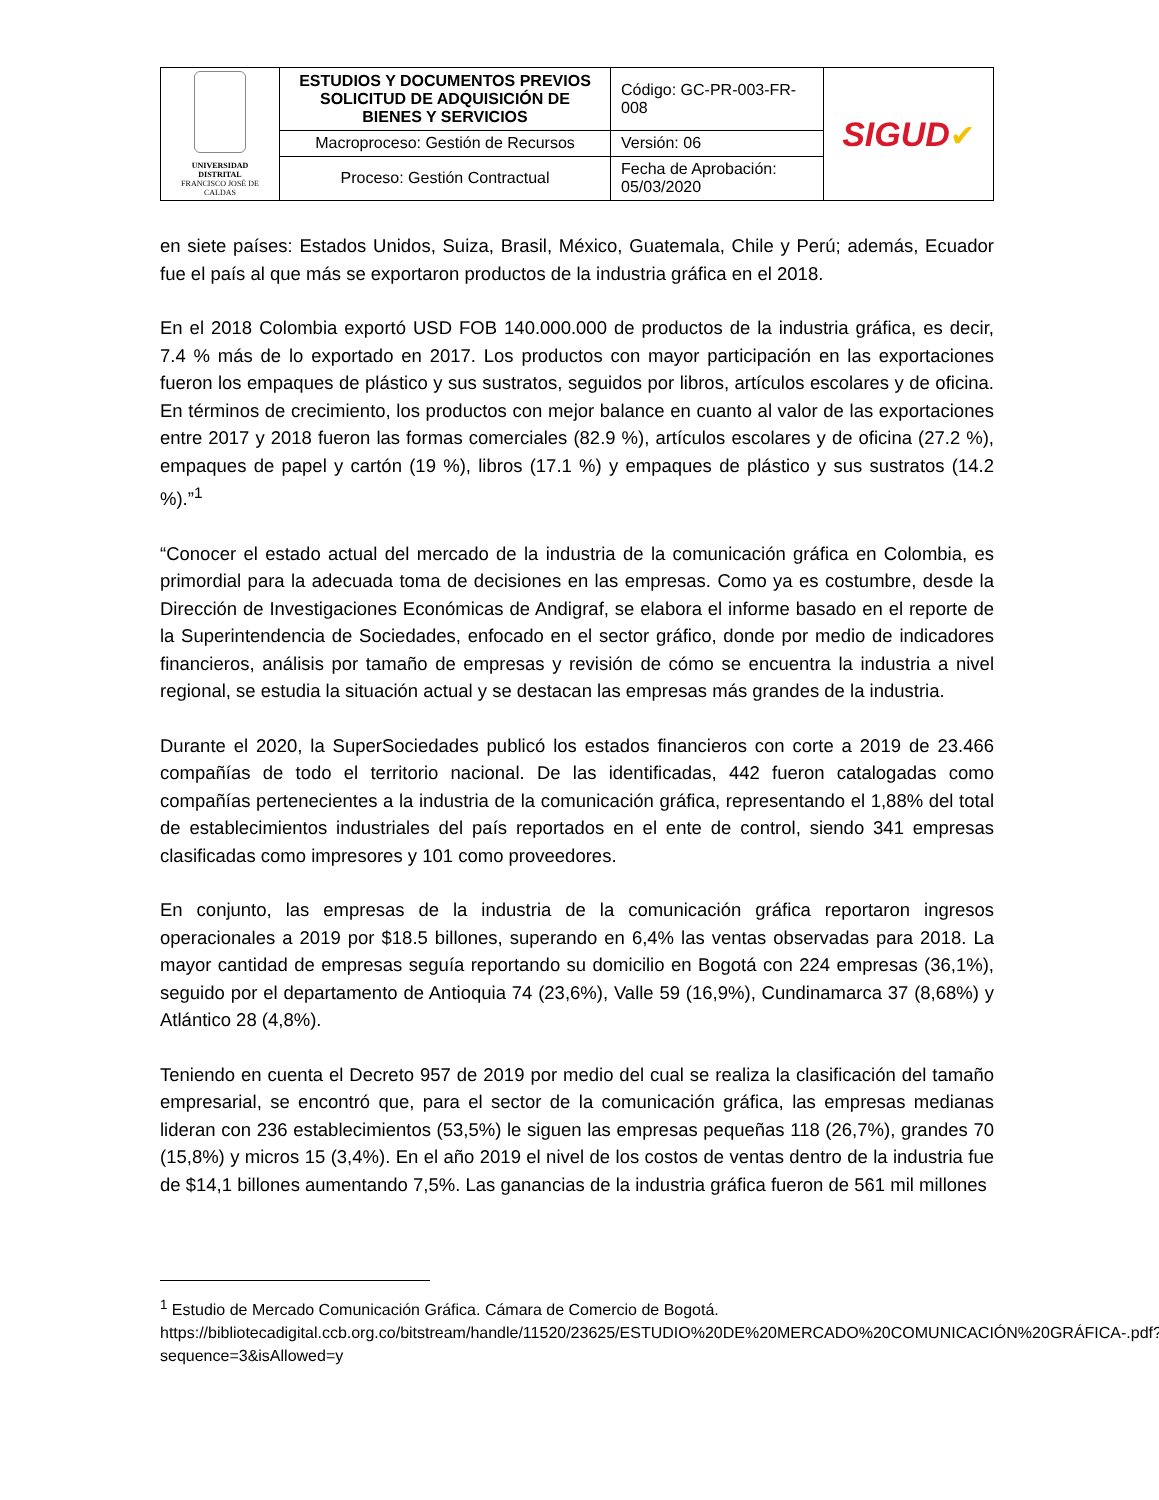| UNIVERSIDAD DISTRITAL FRANCISCO JOSÉ DE CALDAS | ESTUDIOS Y DOCUMENTOS PREVIOS SOLICITUD DE ADQUISICIÓN DE BIENES Y SERVICIOS | Código: GC-PR-003-FR-008 | SIGUD ✔ |
| | Macroproceso: Gestión de Recursos | Versión: 06 | |
| | Proceso: Gestión Contractual | Fecha de Aprobación: 05/03/2020 | |
en siete países: Estados Unidos, Suiza, Brasil, México, Guatemala, Chile y Perú; además, Ecuador fue el país al que más se exportaron productos de la industria gráfica en el 2018.
En el 2018 Colombia exportó USD FOB 140.000.000 de productos de la industria gráfica, es decir, 7.4 % más de lo exportado en 2017. Los productos con mayor participación en las exportaciones fueron los empaques de plástico y sus sustratos, seguidos por libros, artículos escolares y de oficina. En términos de crecimiento, los productos con mejor balance en cuanto al valor de las exportaciones entre 2017 y 2018 fueron las formas comerciales (82.9 %), artículos escolares y de oficina (27.2 %), empaques de papel y cartón (19 %), libros (17.1 %) y empaques de plástico y sus sustratos (14.2 %).”<sup>1</sup>
“Conocer el estado actual del mercado de la industria de la comunicación gráfica en Colombia, es primordial para la adecuada toma de decisiones en las empresas. Como ya es costumbre, desde la Dirección de Investigaciones Económicas de Andigraf, se elabora el informe basado en el reporte de la Superintendencia de Sociedades, enfocado en el sector gráfico, donde por medio de indicadores financieros, análisis por tamaño de empresas y revisión de cómo se encuentra la industria a nivel regional, se estudia la situación actual y se destacan las empresas más grandes de la industria.
Durante el 2020, la SuperSociedades publicó los estados financieros con corte a 2019 de 23.466 compañías de todo el territorio nacional. De las identificadas, 442 fueron catalogadas como compañías pertenecientes a la industria de la comunicación gráfica, representando el 1,88% del total de establecimientos industriales del país reportados en el ente de control, siendo 341 empresas clasificadas como impresores y 101 como proveedores.
En conjunto, las empresas de la industria de la comunicación gráfica reportaron ingresos operacionales a 2019 por $18.5 billones, superando en 6,4% las ventas observadas para 2018. La mayor cantidad de empresas seguía reportando su domicilio en Bogotá con 224 empresas (36,1%), seguido por el departamento de Antioquia 74 (23,6%), Valle 59 (16,9%), Cundinamarca 37 (8,68%) y Atlántico 28 (4,8%).
Teniendo en cuenta el Decreto 957 de 2019 por medio del cual se realiza la clasificación del tamaño empresarial, se encontró que, para el sector de la comunicación gráfica, las empresas medianas lideran con 236 establecimientos (53,5%) le siguen las empresas pequeñas 118 (26,7%), grandes 70 (15,8%) y micros 15 (3,4%). En el año 2019 el nivel de los costos de ventas dentro de la industria fue de $14,1 billones aumentando 7,5%. Las ganancias de la industria gráfica fueron de 561 mil millones
<sup>1</sup> Estudio de Mercado Comunicación Gráfica. Cámara de Comercio de Bogotá. https://bibliotecadigital.ccb.org.co/bitstream/handle/11520/23625/ESTUDIO%20DE%20MERCADO%20COMUNICACIÓN%20GRÁFICA-.pdf?sequence=3&isAllowed=y